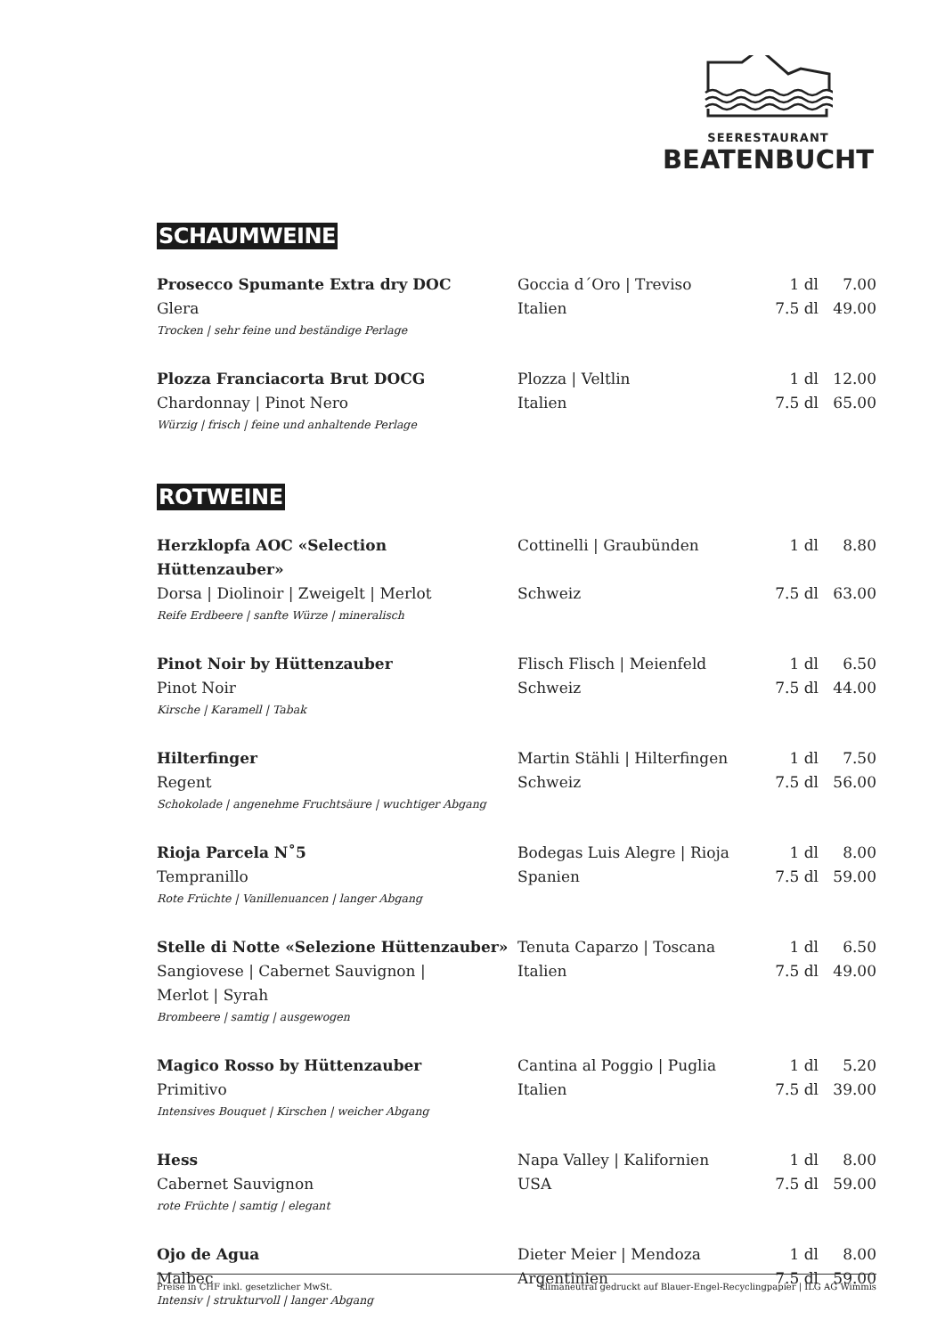SEERESTAURANT
BEATENBUCHT
SCHAUMWEINE
| Prosecco Spumante Extra dry DOC | Goccia d´Oro / Treviso | 1 dl | 7.00 |
| Glera | Italien | 7.5 dl | 49.00 |
| Trocken / sehr feine und beständige Perlage | | | |
| Plozza Franciacorta Brut DOCG | Plozza / Veltlin | 1 dl | 12.00 |
| Chardonnay / Pinot Nero | Italien | 7.5 dl | 65.00 |
| Würzig / frisch / feine und anhaltende Perlage | | | |
ROTWEINE
| Herzklopfa AOC «Selection Hüttenzauber» | Cottinelli / Graubünden | 1 dl | 8.80 |
| Dorsa / Diolinoir / Zweigelt / Merlot | Schweiz | 7.5 dl | 63.00 |
| Reife Erdbeere / sanfte Würze / mineralisch | | | |
| Pinot Noir by Hüttenzauber | Flisch Flisch / Meienfeld | 1 dl | 6.50 |
| Pinot Noir | Schweiz | 7.5 dl | 44.00 |
| Kirsche / Karamell / Tabak | | | |
| Hilterfinger | Martin Stähli / Hilterfingen | 1 dl | 7.50 |
| Regent | Schweiz | 7.5 dl | 56.00 |
| Schokolade / angenehme Fruchtsäure / wuchtiger Abgang | | | |
| Rioja Parcela N˚5 | Bodegas Luis Alegre / Rioja | 1 dl | 8.00 |
| Tempranillo | Spanien | 7.5 dl | 59.00 |
| Rote Früchte / Vanillenuancen / langer Abgang | | | |
| Stelle di Notte «Selezione Hüttenzauber» | Tenuta Caparzo / Toscana | 1 dl | 6.50 |
| Sangiovese / Cabernet Sauvignon / Merlot / Syrah | Italien | 7.5 dl | 49.00 |
| Brombeere / samtig / ausgewogen | | | |
| Magico Rosso by Hüttenzauber | Cantina al Poggio / Puglia | 1 dl | 5.20 |
| Primitivo | Italien | 7.5 dl | 39.00 |
| Intensives Bouquet / Kirschen / weicher Abgang | | | |
| Hess | Napa Valley / Kalifornien | 1 dl | 8.00 |
| Cabernet Sauvignon | USA | 7.5 dl | 59.00 |
| rote Früchte / samtig / elegant | | | |
| Ojo de Agua | Dieter Meier / Mendoza | 1 dl | 8.00 |
| Malbec | Argentinien | 7.5 dl | 59.00 |
| Intensiv / strukturvoll / langer Abgang | | | |
Preise in CHF inkl. gesetzlicher MwSt. klimaneutral gedruckt auf Blauer-Engel-Recyclingpapier | ILG AG Wimmis